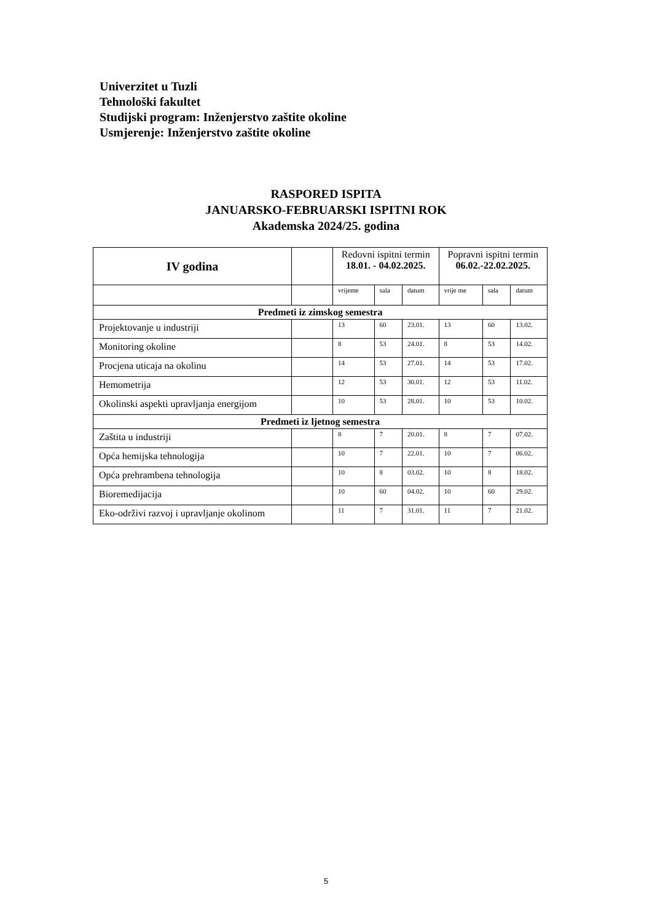Univerzitet u Tuzli
Tehnološki fakultet
Studijski program: Inženjerstvo zaštite okoline
Usmjerenje: Inženjerstvo zaštite okoline
RASPORED ISPITA
JANUARSKO-FEBRUARSKI ISPITNI ROK
Akademska 2024/25. godina
| IV godina | | Redovni ispitni termin 18.01. - 04.02.2025. | | | Popravni ispitni termin 06.02.-22.02.2025. | | |
| --- | --- | --- | --- | --- | --- | --- | --- |
| | | vrijeme | sala | datum | vrije me | sala | datum |
| Predmeti iz zimskog semestra | | | | | | | |
| Projektovanje u industriji | | 13 | 60 | 23.01. | 13 | 60 | 13.02. |
| Monitoring okoline | | 8 | 53 | 24.01. | 8 | 53 | 14.02. |
| Procjena uticaja na okolinu | | 14 | 53 | 27.01. | 14 | 53 | 17.02. |
| Hemometrija | | 12 | 53 | 30.01. | 12 | 53 | 11.02. |
| Okolinski aspekti upravljanja energijom | | 10 | 53 | 28.01. | 10 | 53 | 10.02. |
| Predmeti iz ljetnog semestra | | | | | | | |
| Zaštita u industriji | | 8 | 7 | 20.01. | 8 | 7 | 07.02. |
| Opća hemijska tehnologija | | 10 | 7 | 22.01. | 10 | 7 | 06.02. |
| Opća prehrambena tehnologija | | 10 | 8 | 03.02. | 10 | 8 | 18.02. |
| Bioremedijacija | | 10 | 60 | 04.02. | 10 | 60 | 29.02. |
| Eko-održivi razvoj i upravljanje okolinom | | 11 | 7 | 31.01. | 11 | 7 | 21.02. |
5